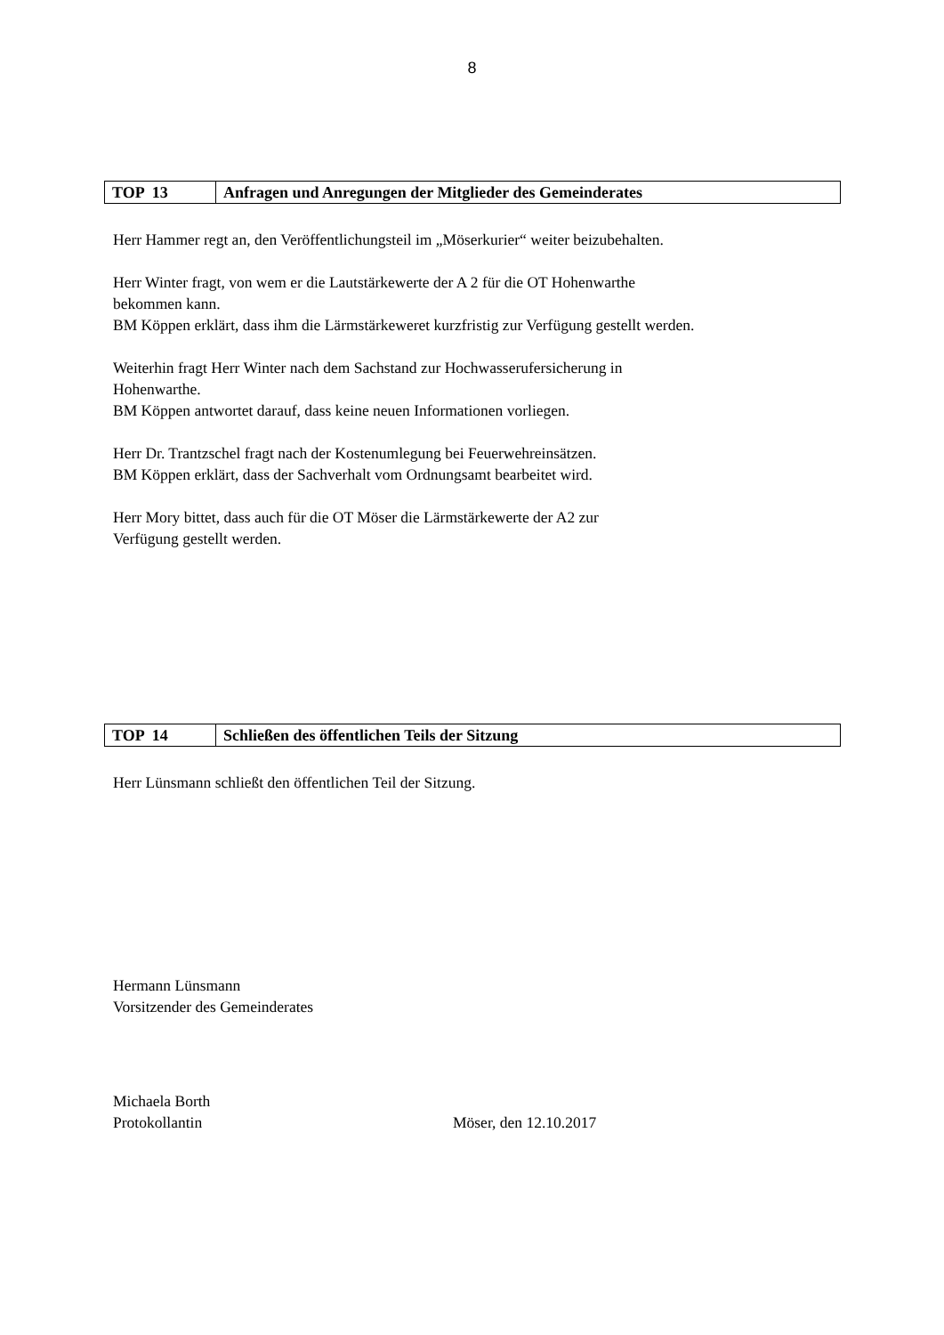8
| TOP 13 | Anfragen und Anregungen der Mitglieder des Gemeinderates |
Herr Hammer regt an, den Veröffentlichungsteil im „Möserkurier“ weiter beizubehalten.
Herr Winter fragt, von wem er die Lautstärkewerte der A 2 für die OT Hohenwarthe
bekommen kann.
BM Köppen erklärt, dass ihm die Lärmstärkeweret kurzfristig zur Verfügung gestellt werden.
Weiterhin fragt Herr Winter nach dem Sachstand zur Hochwasserufersicherung in
Hohenwarthe.
BM Köppen antwortet darauf, dass keine neuen Informationen vorliegen.
Herr Dr. Trantzschel fragt nach der Kostenumlegung bei Feuerwehreinsätzen.
BM Köppen erklärt, dass der Sachverhalt vom Ordnungsamt bearbeitet wird.
Herr Mory bittet, dass auch für die OT Möser die Lärmstärkewerte der A2 zur
Verfügung gestellt werden.
| TOP 14 | Schließen des öffentlichen Teils der Sitzung |
Herr Lünsmann schließt den öffentlichen Teil der Sitzung.
Hermann Lünsmann
Vorsitzender des Gemeinderates
Michaela Borth
Protokollantin Möser, den 12.10.2017